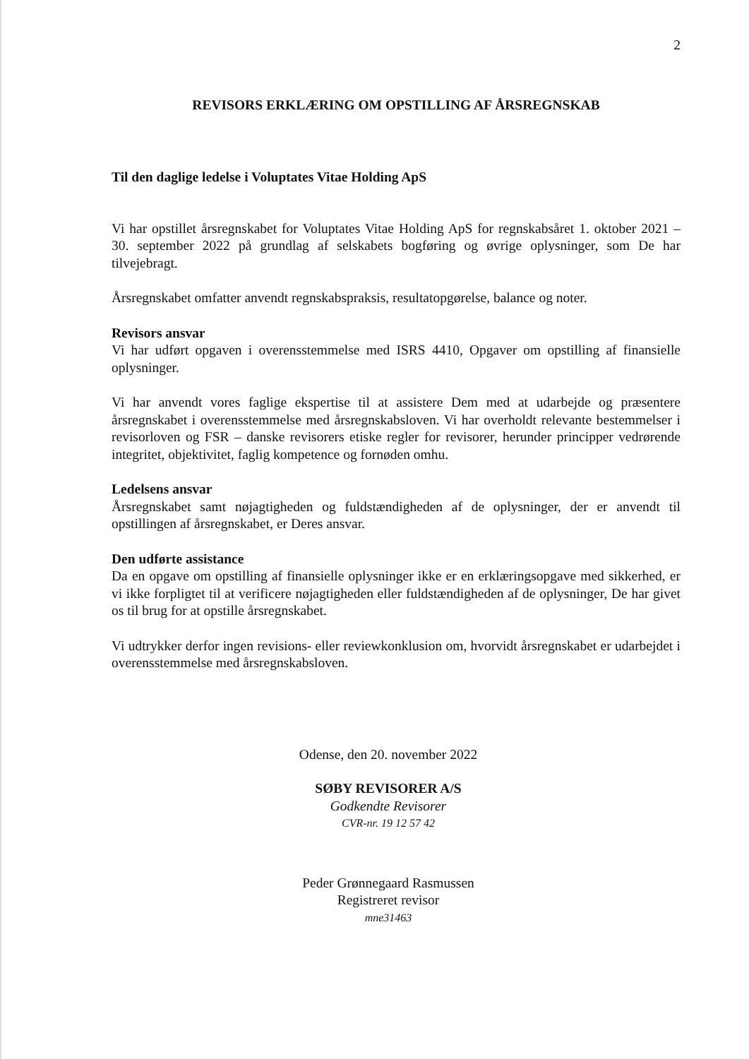2
REVISORS ERKLÆRING OM OPSTILLING AF ÅRSREGNSKAB
Til den daglige ledelse i Voluptates Vitae Holding ApS
Vi har opstillet årsregnskabet for Voluptates Vitae Holding ApS for regnskabsåret 1. oktober 2021 – 30. september 2022 på grundlag af selskabets bogføring og øvrige oplysninger, som De har tilvejebragt.
Årsregnskabet omfatter anvendt regnskabspraksis, resultatopgørelse, balance og noter.
Revisors ansvar
Vi har udført opgaven i overensstemmelse med ISRS 4410, Opgaver om opstilling af finansielle oplysninger.
Vi har anvendt vores faglige ekspertise til at assistere Dem med at udarbejde og præsentere årsregnskabet i overensstemmelse med årsregnskabsloven. Vi har overholdt relevante bestemmelser i revisorloven og FSR – danske revisorers etiske regler for revisorer, herunder principper vedrørende integritet, objektivitet, faglig kompetence og fornøden omhu.
Ledelsens ansvar
Årsregnskabet samt nøjagtigheden og fuldstændigheden af de oplysninger, der er anvendt til opstillingen af årsregnskabet, er Deres ansvar.
Den udførte assistance
Da en opgave om opstilling af finansielle oplysninger ikke er en erklæringsopgave med sikkerhed, er vi ikke forpligtet til at verificere nøjagtigheden eller fuldstændigheden af de oplysninger, De har givet os til brug for at opstille årsregnskabet.
Vi udtrykker derfor ingen revisions- eller reviewkonklusion om, hvorvidt årsregnskabet er udarbejdet i overensstemmelse med årsregnskabsloven.
Odense, den 20. november 2022
SØBY REVISORER A/S
Godkendte Revisorer
CVR-nr. 19 12 57 42
Peder Grønnegaard Rasmussen
Registreret revisor
mne31463